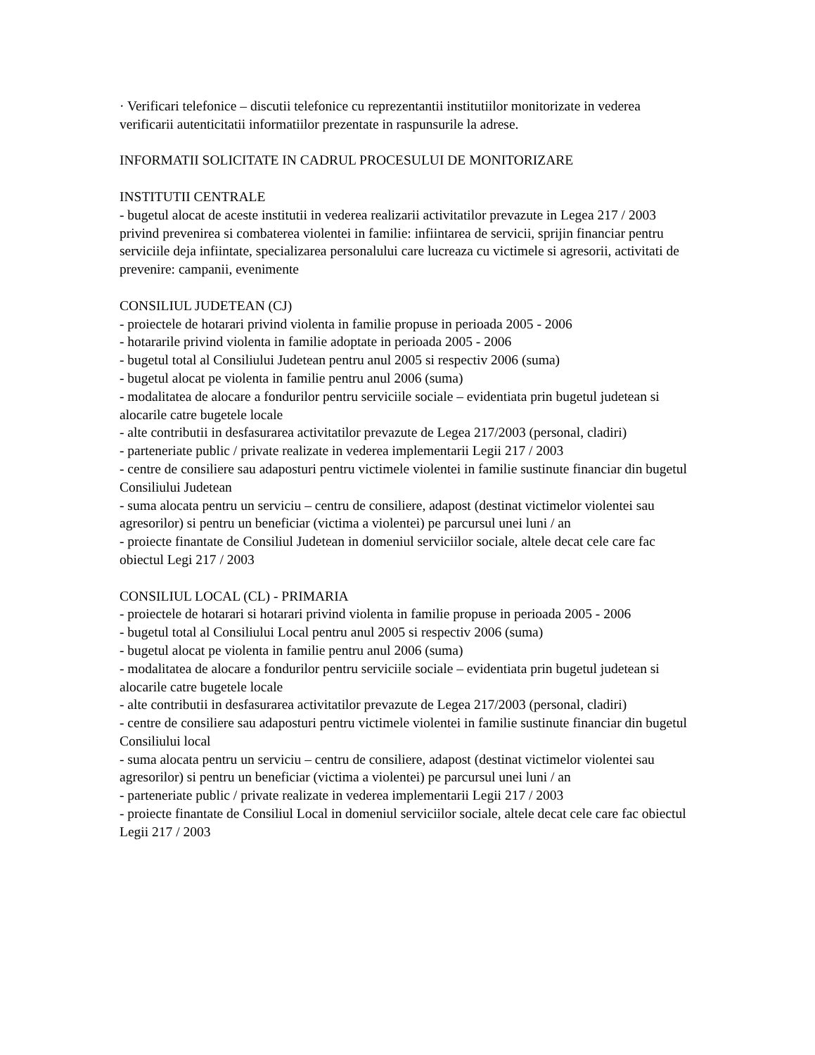· Verificari telefonice – discutii telefonice cu reprezentantii institutiilor monitorizate in vederea verificarii autenticitatii informatiilor prezentate in raspunsurile la adrese.
INFORMATII SOLICITATE IN CADRUL PROCESULUI DE MONITORIZARE
INSTITUTII CENTRALE
- bugetul alocat de aceste institutii in vederea realizarii activitatilor prevazute in Legea 217 / 2003 privind prevenirea si combaterea violentei in familie: infiintarea de servicii, sprijin financiar pentru serviciile deja infiintate, specializarea personalului care lucreaza cu victimele si agresorii, activitati de prevenire: campanii, evenimente
CONSILIUL JUDETEAN (CJ)
- proiectele de hotarari privind violenta in familie propuse in perioada 2005 - 2006
- hotararile privind violenta in familie adoptate in perioada 2005 - 2006
- bugetul total al Consiliului Judetean pentru anul 2005 si respectiv 2006 (suma)
- bugetul alocat pe violenta in familie pentru anul 2006 (suma)
- modalitatea de alocare a fondurilor pentru serviciile sociale – evidentiata prin bugetul judetean si alocarile catre bugetele locale
- alte contributii in desfasurarea activitatilor prevazute de Legea 217/2003 (personal, cladiri)
- parteneriate public / private realizate in vederea implementarii Legii 217 / 2003
- centre de consiliere sau adaposturi pentru victimele violentei in familie sustinute financiar din bugetul Consiliului Judetean
- suma alocata pentru un serviciu – centru de consiliere, adapost (destinat victimelor violentei sau agresorilor) si pentru un beneficiar (victima a violentei) pe parcursul unei luni / an
- proiecte finantate de Consiliul Judetean in domeniul serviciilor sociale, altele decat cele care fac obiectul Legi 217 / 2003
CONSILIUL LOCAL (CL) - PRIMARIA
- proiectele de hotarari si hotarari privind violenta in familie propuse in perioada 2005 - 2006
- bugetul total al Consiliului Local pentru anul 2005 si respectiv 2006 (suma)
- bugetul alocat pe violenta in familie pentru anul 2006 (suma)
- modalitatea de alocare a fondurilor pentru serviciile sociale – evidentiata prin bugetul judetean si alocarile catre bugetele locale
- alte contributii in desfasurarea activitatilor prevazute de Legea 217/2003 (personal, cladiri)
- centre de consiliere sau adaposturi pentru victimele violentei in familie sustinute financiar din bugetul Consiliului local
- suma alocata pentru un serviciu – centru de consiliere, adapost (destinat victimelor violentei sau agresorilor) si pentru un beneficiar (victima a violentei) pe parcursul unei luni / an
- parteneriate public / private realizate in vederea implementarii Legii 217 / 2003
- proiecte finantate de Consiliul Local in domeniul serviciilor sociale, altele decat cele care fac obiectul Legii 217 / 2003